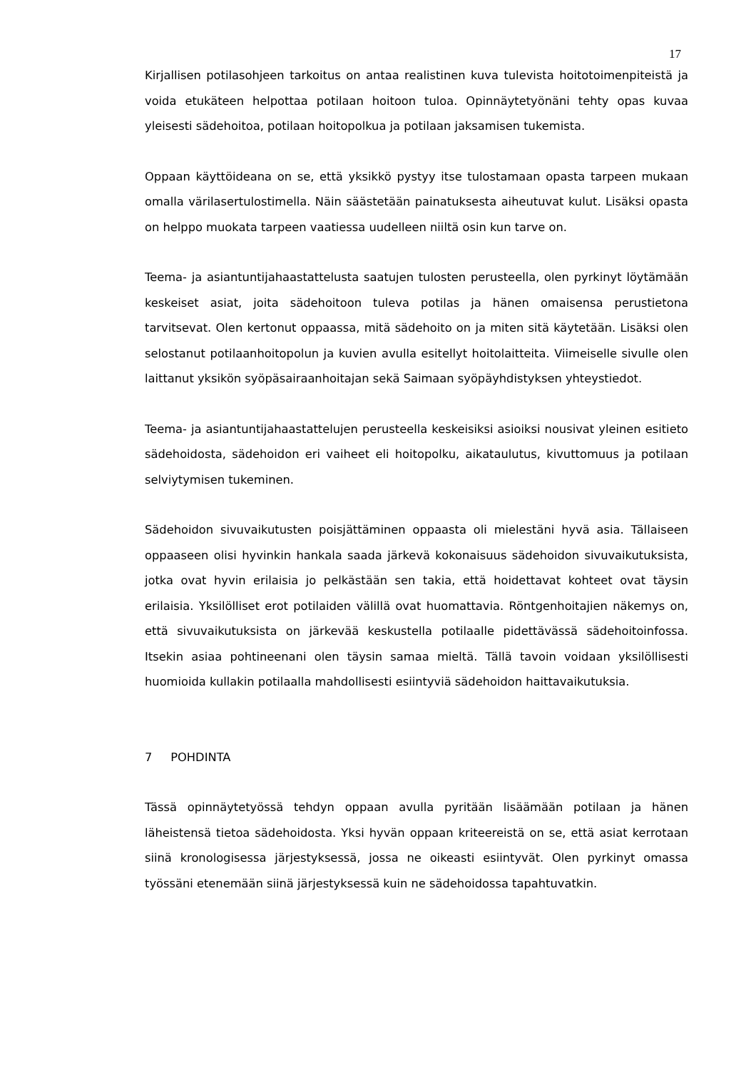17
Kirjallisen potilasohjeen tarkoitus on antaa realistinen kuva tulevista hoitotoimenpiteistä ja voida etukäteen helpottaa potilaan hoitoon tuloa. Opinnäytetyönäni tehty opas kuvaa yleisesti sädehoitoa, potilaan hoitopolkua ja potilaan jaksamisen tukemista.
Oppaan käyttöideana on se, että yksikkö pystyy itse tulostamaan opasta tarpeen mukaan omalla värilasertulostimella. Näin säästetään painatuksesta aiheutuvat kulut. Lisäksi opasta on helppo muokata tarpeen vaatiessa uudelleen niiltä osin kun tarve on.
Teema- ja asiantuntijahaastattelusta saatujen tulosten perusteella, olen pyrkinyt löytämään keskeiset asiat, joita sädehoitoon tuleva potilas ja hänen omaisensa perustietona tarvitsevat. Olen kertonut oppaassa, mitä sädehoito on ja miten sitä käytetään. Lisäksi olen selostanut potilaanhoitopolun ja kuvien avulla esitellyt hoitolaitteita. Viimeiselle sivulle olen laittanut yksikön syöpäsairaanhoitajan sekä Saimaan syöpäyhdistyksen yhteystiedot.
Teema- ja asiantuntijahaastattelujen perusteella keskeisiksi asioiksi nousivat yleinen esitieto sädehoidosta, sädehoidon eri vaiheet eli hoitopolku, aikataulutus, kivuttomuus ja potilaan selviytymisen tukeminen.
Sädehoidon sivuvaikutusten poisjättäminen oppaasta oli mielestäni hyvä asia. Tällaiseen oppaaseen olisi hyvinkin hankala saada järkevä kokonaisuus sädehoidon sivuvaikutuksista, jotka ovat hyvin erilaisia jo pelkästään sen takia, että hoidettavat kohteet ovat täysin erilaisia. Yksilölliset erot potilaiden välillä ovat huomattavia. Röntgenhoitajien näkemys on, että sivuvaikutuksista on järkevää keskustella potilaalle pidettävässä sädehoitoinfossa. Itsekin asiaa pohtineenani olen täysin samaa mieltä. Tällä tavoin voidaan yksilöllisesti huomioida kullakin potilaalla mahdollisesti esiintyviä sädehoidon haittavaikutuksia.
7 POHDINTA
Tässä opinnäytetyössä tehdyn oppaan avulla pyritään lisäämään potilaan ja hänen läheistensä tietoa sädehoidosta. Yksi hyvän oppaan kriteereistä on se, että asiat kerrotaan siinä kronologisessa järjestyksessä, jossa ne oikeasti esiintyvät. Olen pyrkinyt omassa työssäni etenemään siinä järjestyksessä kuin ne sädehoidossa tapahtuvatkin.